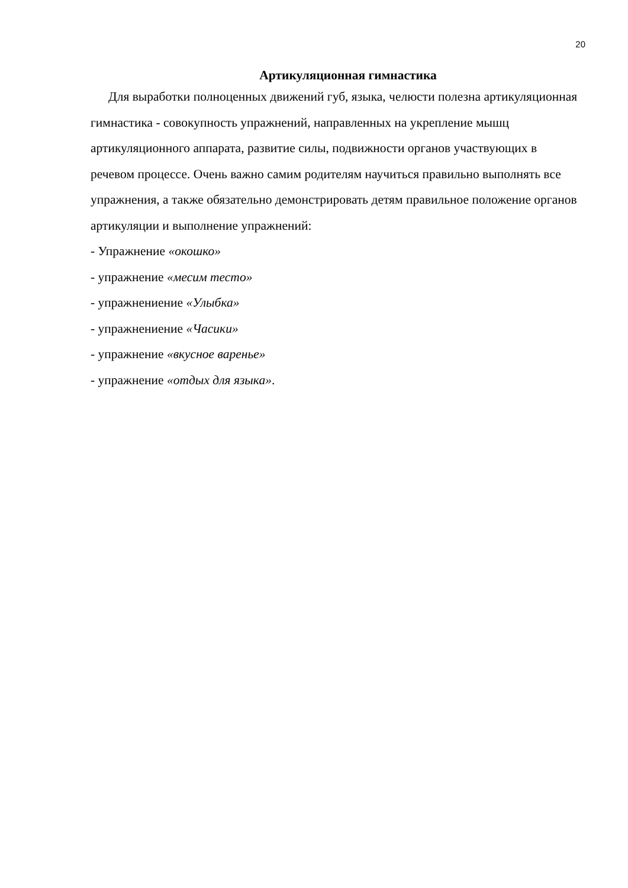20
Артикуляционная гимнастика
Для выработки полноценных движений губ, языка, челюсти полезна артикуляционная гимнастика - совокупность упражнений, направленных на укрепление мышц артикуляционного аппарата, развитие силы, подвижности органов участвующих в речевом процессе. Очень важно самим родителям научиться правильно выполнять все упражнения, а также обязательно демонстрировать детям правильное положение органов артикуляции и выполнение упражнений:
- Упражнение «окошко»
- упражнение «месим тесто»
- упражнениение «Улыбка»
- упражнениение «Часики»
- упражнение «вкусное варенье»
- упражнение «отдых для языка».